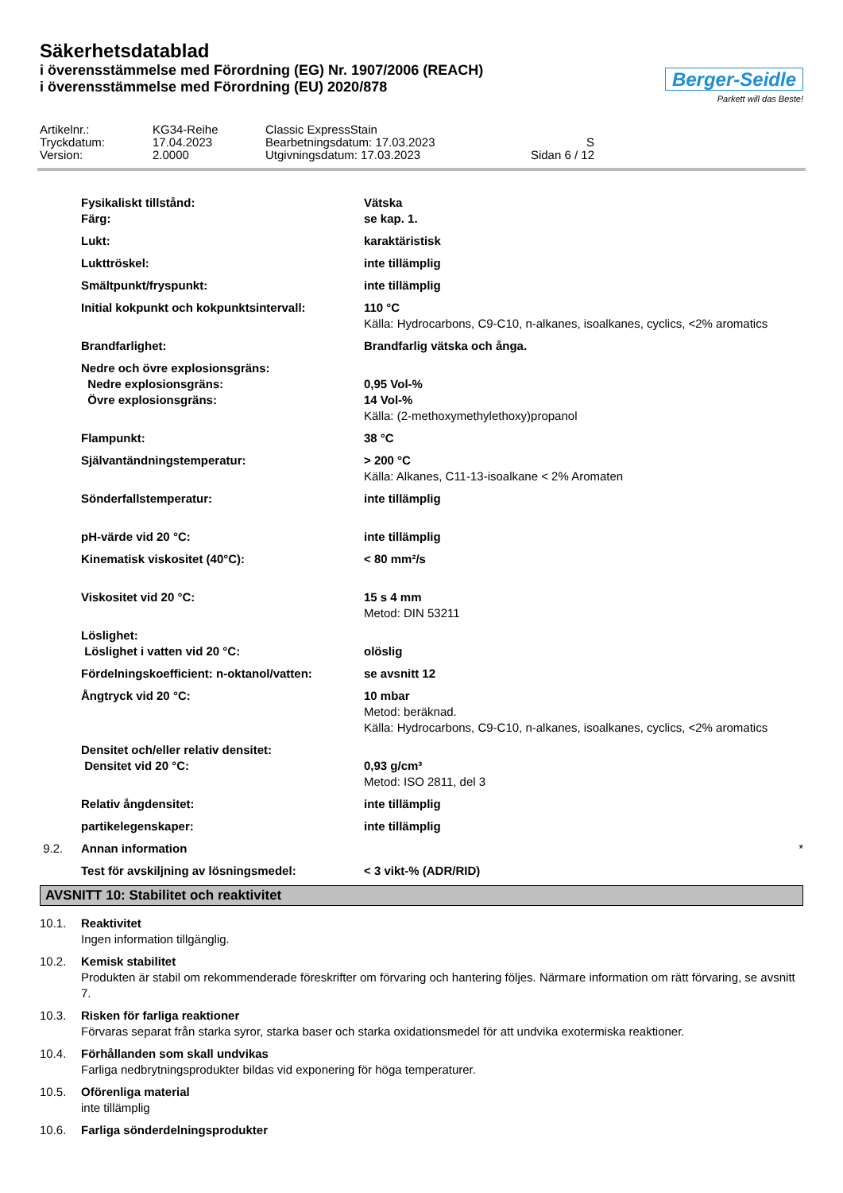Säkerhetsdatablad
i överensstämmelse med Förordning (EG) Nr. 1907/2006 (REACH)
i överensstämmelse med Förordning (EU) 2020/878
Berger-Seidle
Parkett will das Beste!
Artikelnr.:
KG34-Reihe
Classic ExpressStain
Tryckdatum:
17.04.2023
Bearbetningsdatum: 17.03.2023
S
Version:
2.0000
Utgivningsdatum: 17.03.2023
Sidan 6 / 12
Fysikaliskt tillstånd:
Färg:
Vätska
se kap. 1.
Lukt:
karaktäristisk
Lukttröskel:
inte tillämplig
Smältpunkt/fryspunkt:
inte tillämplig
Initial kokpunkt och kokpunktsintervall:
110 °C
Källa: Hydrocarbons, C9-C10, n-alkanes, isoalkanes, cyclics, <2% aromatics
Brandfarlighet:
Brandfarlig vätska och ånga.
Nedre och övre explosionsgräns:
Nedre explosionsgräns:
Övre explosionsgräns:
0,95 Vol-%
14 Vol-%
Källa: (2-methoxymethylethoxy)propanol
Flampunkt:
38 °C
Självantändningstemperatur:
> 200 °C
Källa: Alkanes, C11-13-isoalkane < 2% Aromaten
Sönderfallstemperatur:
inte tillämplig
pH-värde vid 20 °C:
inte tillämplig
Kinematisk viskositet (40°C):
< 80 mm²/s
Viskositet vid 20 °C:
15 s 4 mm
Metod: DIN 53211
Löslighet:
Löslighet i vatten vid 20 °C:
olöslig
Fördelningskoefficient: n-oktanol/vatten:
se avsnitt 12
Ångtryck vid 20 °C:
10 mbar
Metod: beräknad.
Källa: Hydrocarbons, C9-C10, n-alkanes, isoalkanes, cyclics, <2% aromatics
Densitet och/eller relativ densitet:
Densitet vid 20 °C:
0,93 g/cm³
Metod: ISO 2811, del 3
Relativ ångdensitet:
inte tillämplig
partikelegenskaper:
inte tillämplig
9.2.
Annan information *
Test för avskiljning av lösningsmedel:
< 3 vikt-% (ADR/RID)
AVSNITT 10: Stabilitet och reaktivitet
10.1.
Reaktivitet
Ingen information tillgänglig.
10.2.
Kemisk stabilitet
Produkten är stabil om rekommenderade föreskrifter om förvaring och hantering följes. Närmare information om rätt förvaring, se avsnitt 7.
10.3.
Risken för farliga reaktioner
Förvaras separat från starka syror, starka baser och starka oxidationsmedel för att undvika exotermiska reaktioner.
10.4.
Förhållanden som skall undvikas
Farliga nedbrytningsprodukter bildas vid exponering för höga temperaturer.
10.5.
Oförenliga material
inte tillämplig
10.6.
Farliga sönderdelningsprodukter